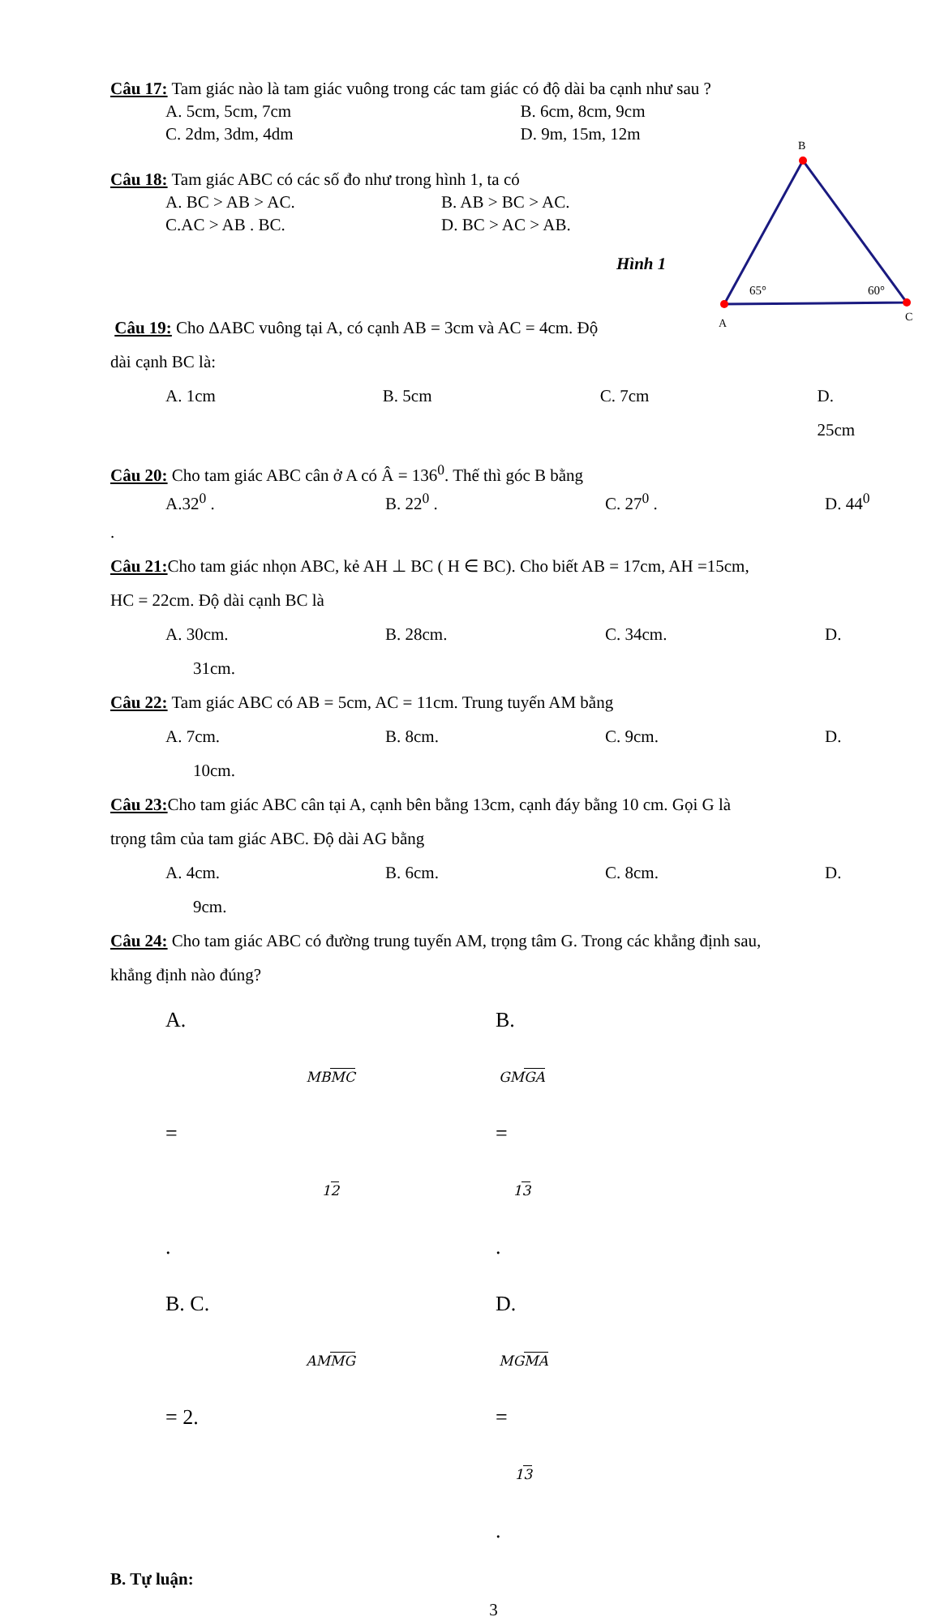B
A
C
65°
60°
Câu 17: Tam giác nào là tam giác vuông trong các tam giác có độ dài ba cạnh như sau ?
A. 5cm, 5cm, 7cm B. 6cm, 8cm, 9cm
C. 2dm, 3dm, 4dm D. 9m, 15m, 12m
Câu 18: Tam giác ABC có các số đo như trong hình 1, ta có
A. BC > AB > AC. B. AB > BC > AC.
C.AC > AB . BC. D. BC > AC > AB.
Hình 1
Câu 19: Cho ΔABC vuông tại A, có cạnh AB = 3cm và AC = 4cm. Độ
dài cạnh BC là:
A. 1cm B. 5cm C. 7cm D. 25cm
Câu 20: Cho tam giác ABC cân ở A có Â = 136<sup>0</sup>. Thế thì góc B bằng
A.32<sup>0</sup> . B. 22<sup>0</sup> . C. 27<sup>0</sup> . D. 44<sup>0</sup>
.
Câu 21: Cho tam giác nhọn ABC, kẻ AH ⊥ BC ( H ∈ BC). Cho biết AB = 17cm, AH =15cm,
HC = 22cm. Độ dài cạnh BC là
A. 30cm. B. 28cm. C. 34cm. D.
31cm.
Câu 22: Tam giác ABC có AB = 5cm, AC = 11cm. Trung tuyến AM bằng
A. 7cm. B. 8cm. C. 9cm. D.
10cm.
Câu 23: Cho tam giác ABC cân tại A, cạnh bên bằng 13cm, cạnh đáy bằng 10 cm. Gọi G là
trọng tâm của tam giác ABC. Độ dài AG bằng
A. 4cm. B. 6cm. C. 8cm. D.
9cm.
Câu 24: Cho tam giác ABC có đường trung tuyến AM, trọng tâm G. Trong các khẳng định sau,
khẳng định nào đúng?
A.
MBMC
=
12. B.
GMGA
=
13.
B. C.
AMMG
= 2. D.
MGMA
=
13.
B. Tự luận:
3